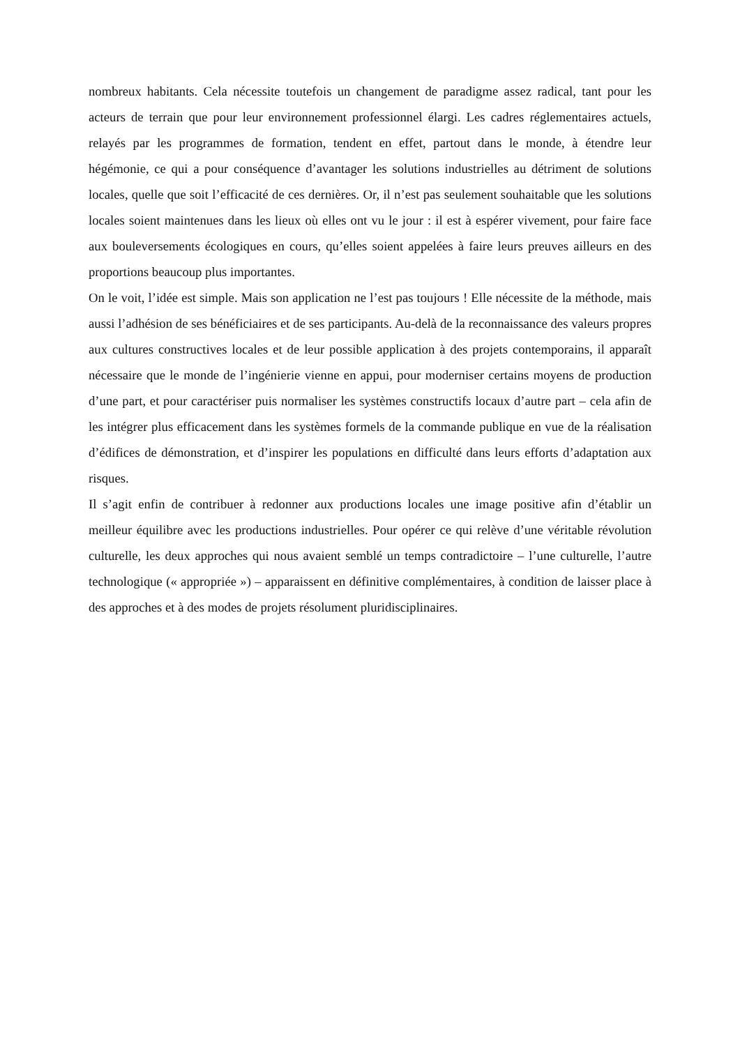nombreux habitants. Cela nécessite toutefois un changement de paradigme assez radical, tant pour les acteurs de terrain que pour leur environnement professionnel élargi. Les cadres réglementaires actuels, relayés par les programmes de formation, tendent en effet, partout dans le monde, à étendre leur hégémonie, ce qui a pour conséquence d’avantager les solutions industrielles au détriment de solutions locales, quelle que soit l’efficacité de ces dernières. Or, il n’est pas seulement souhaitable que les solutions locales soient maintenues dans les lieux où elles ont vu le jour : il est à espérer vivement, pour faire face aux bouleversements écologiques en cours, qu’elles soient appelées à faire leurs preuves ailleurs en des proportions beaucoup plus importantes.
On le voit, l’idée est simple. Mais son application ne l’est pas toujours ! Elle nécessite de la méthode, mais aussi l’adhésion de ses bénéficiaires et de ses participants. Au-delà de la reconnaissance des valeurs propres aux cultures constructives locales et de leur possible application à des projets contemporains, il apparaît nécessaire que le monde de l’ingénierie vienne en appui, pour moderniser certains moyens de production d’une part, et pour caractériser puis normaliser les systèmes constructifs locaux d’autre part – cela afin de les intégrer plus efficacement dans les systèmes formels de la commande publique en vue de la réalisation d’édifices de démonstration, et d’inspirer les populations en difficulté dans leurs efforts d’adaptation aux risques.
Il s’agit enfin de contribuer à redonner aux productions locales une image positive afin d’établir un meilleur équilibre avec les productions industrielles. Pour opérer ce qui relève d’une véritable révolution culturelle, les deux approches qui nous avaient semblé un temps contradictoire – l’une culturelle, l’autre technologique (« appropriée ») – apparaissent en définitive complémentaires, à condition de laisser place à des approches et à des modes de projets résolument pluridisciplinaires.